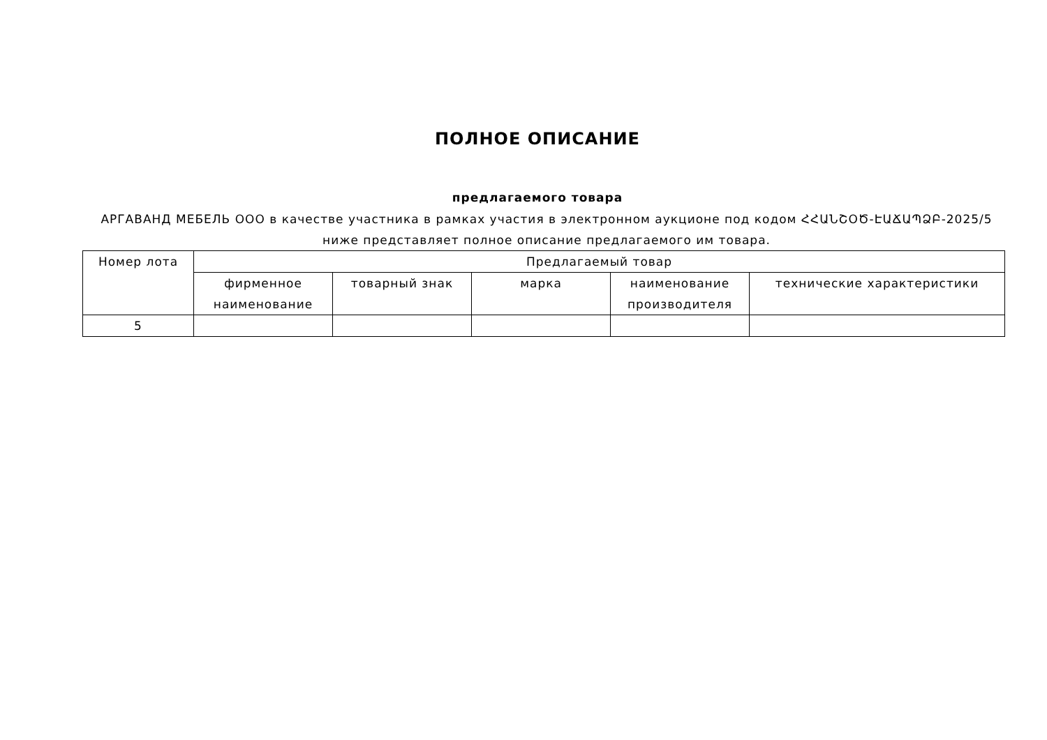ПОЛНОЕ ОПИСАНИЕ
предлагаемого товара
АРГАВАНД МЕБЕЛЬ ООО в качестве участника в рамках участия в электронном аукционе под кодом ՀՀԱՆՇՕԾ-ԷԱՃԱՊՁԲ-2025/5 ниже представляет полное описание предлагаемого им товара.
| Номер лота | Предлагаемый товар | | | | |
| --- | --- | --- | --- | --- | --- |
| | фирменное наименование | товарный знак | марка | наименование производителя | технические характеристики |
| 5 | | | | | |